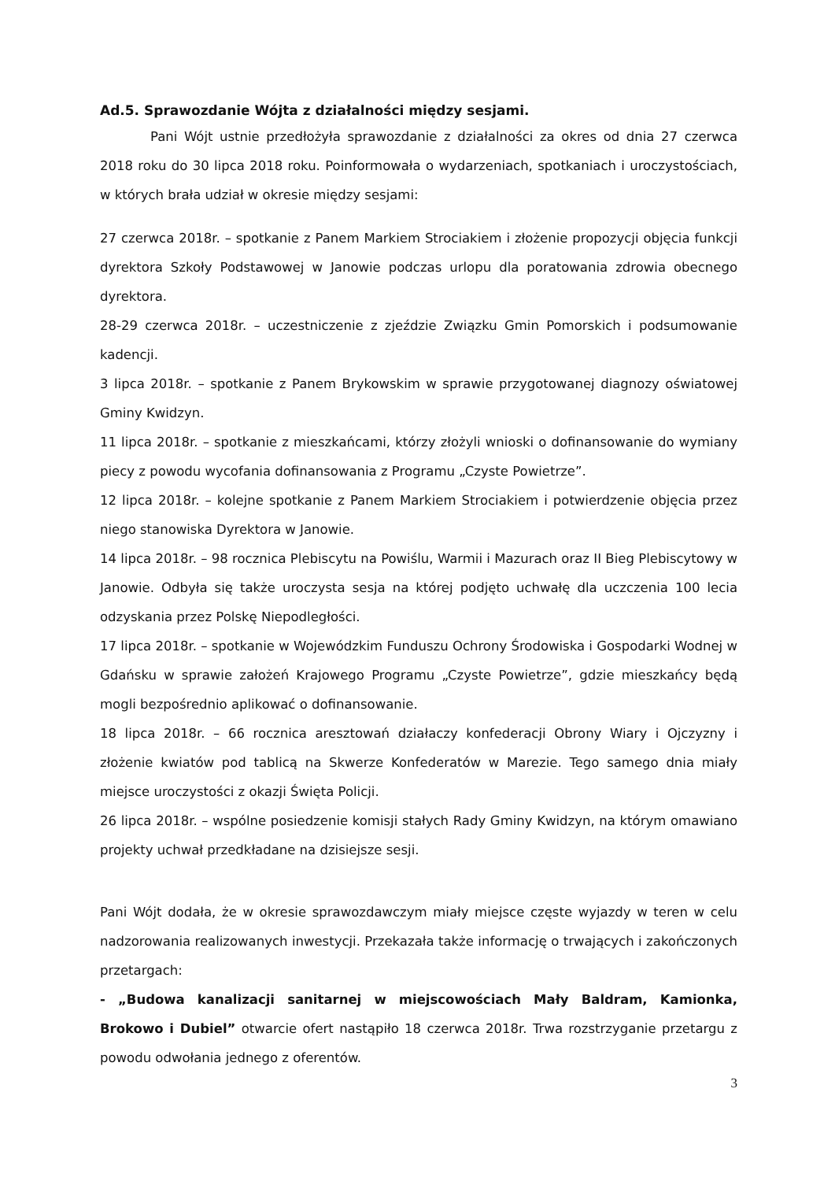Ad.5. Sprawozdanie Wójta z działalności między sesjami.
Pani Wójt ustnie przedłożyła sprawozdanie z działalności za okres od dnia 27 czerwca 2018 roku do 30 lipca 2018 roku. Poinformowała o wydarzeniach, spotkaniach i uroczystościach, w których brała udział w okresie między sesjami:
27 czerwca 2018r. – spotkanie z Panem Markiem Strociakiem i złożenie propozycji objęcia funkcji dyrektora Szkoły Podstawowej w Janowie podczas urlopu dla poratowania zdrowia obecnego dyrektora.
28-29 czerwca 2018r. – uczestniczenie z zjeździe Związku Gmin Pomorskich i podsumowanie kadencji.
3 lipca 2018r. – spotkanie z Panem Brykowskim w sprawie przygotowanej diagnozy oświatowej Gminy Kwidzyn.
11 lipca 2018r. – spotkanie z mieszkańcami, którzy złożyli wnioski o dofinansowanie do wymiany piecy z powodu wycofania dofinansowania z Programu „Czyste Powietrze”.
12 lipca 2018r. – kolejne spotkanie z Panem Markiem Strociakiem i potwierdzenie objęcia przez niego stanowiska Dyrektora w Janowie.
14 lipca 2018r. – 98 rocznica Plebiscytu na Powiślu, Warmii i Mazurach oraz II Bieg Plebiscytowy w Janowie. Odbyła się także uroczysta sesja na której podjęto uchwałę dla uczczenia 100 lecia odzyskania przez Polskę Niepodległości.
17 lipca 2018r. – spotkanie w Wojewódzkim Funduszu Ochrony Środowiska i Gospodarki Wodnej w Gdańsku w sprawie założeń Krajowego Programu „Czyste Powietrze”, gdzie mieszkańcy będą mogli bezpośrednio aplikować o dofinansowanie.
18 lipca 2018r. – 66 rocznica aresztowań działaczy konfederacji Obrony Wiary i Ojczyzny i złożenie kwiatów pod tablicą na Skwerze Konfederatów w Marezie. Tego samego dnia miały miejsce uroczystości z okazji Święta Policji.
26 lipca 2018r. – wspólne posiedzenie komisji stałych Rady Gminy Kwidzyn, na którym omawiano projekty uchwał przedkładane na dzisiejsze sesji.
Pani Wójt dodała, że w okresie sprawozdawczym miały miejsce częste wyjazdy w teren w celu nadzorowania realizowanych inwestycji. Przekazała także informację o trwających i zakończonych przetargach:
- „Budowa kanalizacji sanitarnej w miejscowościach Mały Baldram, Kamionka, Brokowo i Dubiel” otwarcie ofert nastąpiło 18 czerwca 2018r. Trwa rozstrzyganie przetargu z powodu odwołania jednego z oferentów.
3